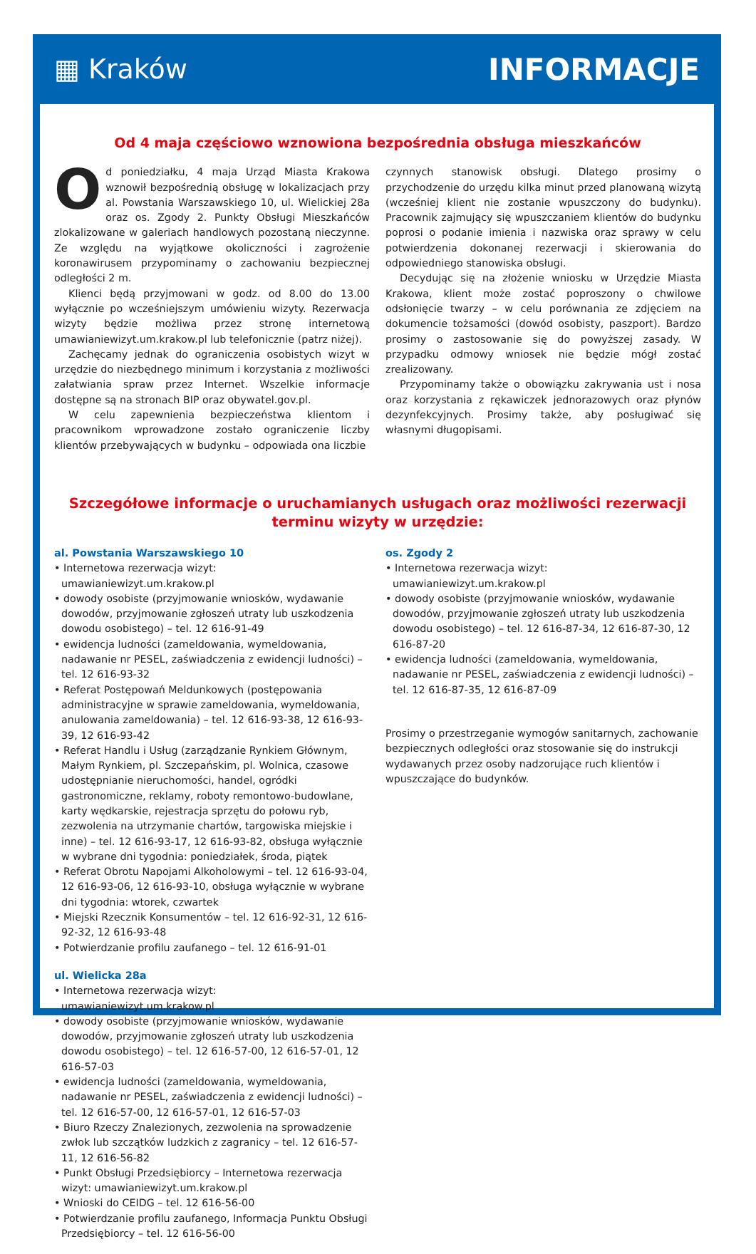▦ Kraków INFORMACJE
Od 4 maja częściowo wznowiona bezpośrednia obsługa mieszkańców
Od poniedziałku, 4 maja Urząd Miasta Krakowa wznowił bezpośrednią obsługę w lokalizacjach przy al. Powstania Warszawskiego 10, ul. Wielickiej 28a oraz os. Zgody 2. Punkty Obsługi Mieszkańców zlokalizowane w galeriach handlowych pozostaną nieczynne. Ze względu na wyjątkowe okoliczności i zagrożenie koronawirusem przypominamy o zachowaniu bezpiecznej odległości 2 m.
Klienci będą przyjmowani w godz. od 8.00 do 13.00 wyłącznie po wcześniejszym umówieniu wizyty. Rezerwacja wizyty będzie możliwa przez stronę internetową umawianiewizyt.um.krakow.pl lub telefonicznie (patrz niżej).
Zachęcamy jednak do ograniczenia osobistych wizyt w urzędzie do niezbędnego minimum i korzystania z możliwości załatwiania spraw przez Internet. Wszelkie informacje dostępne są na stronach BIP oraz obywatel.gov.pl.
W celu zapewnienia bezpieczeństwa klientom i pracownikom wprowadzone zostało ograniczenie liczby klientów przebywających w budynku – odpowiada ona liczbie
czynnych stanowisk obsługi. Dlatego prosimy o przychodzenie do urzędu kilka minut przed planowaną wizytą (wcześniej klient nie zostanie wpuszczony do budynku). Pracownik zajmujący się wpuszczaniem klientów do budynku poprosi o podanie imienia i nazwiska oraz sprawy w celu potwierdzenia dokonanej rezerwacji i skierowania do odpowiedniego stanowiska obsługi.
Decydując się na złożenie wniosku w Urzędzie Miasta Krakowa, klient może zostać poproszony o chwilowe odsłonięcie twarzy – w celu porównania ze zdjęciem na dokumencie tożsamości (dowód osobisty, paszport). Bardzo prosimy o zastosowanie się do powyższej zasady. W przypadku odmowy wniosek nie będzie mógł zostać zrealizowany.
Przypominamy także o obowiązku zakrywania ust i nosa oraz korzystania z rękawiczek jednorazowych oraz płynów dezynfekcyjnych. Prosimy także, aby posługiwać się własnymi długopisami.
Szczegółowe informacje o uruchamianych usługach oraz możliwości rezerwacji terminu wizyty w urzędzie:
al. Powstania Warszawskiego 10
• Internetowa rezerwacja wizyt: umawianiewizyt.um.krakow.pl
• dowody osobiste (przyjmowanie wniosków, wydawanie dowodów, przyjmowanie zgłoszeń utraty lub uszkodzenia dowodu osobistego) – tel. 12 616-91-49
• ewidencja ludności (zameldowania, wymeldowania, nadawanie nr PESEL, zaświadczenia z ewidencji ludności) – tel. 12 616-93-32
• Referat Postępowań Meldunkowych (postępowania administracyjne w sprawie zameldowania, wymeldowania, anulowania zameldowania) – tel. 12 616-93-38, 12 616-93-39, 12 616-93-42
• Referat Handlu i Usług (zarządzanie Rynkiem Głównym, Małym Rynkiem, pl. Szczepańskim, pl. Wolnica, czasowe udostępnianie nieruchomości, handel, ogródki gastronomiczne, reklamy, roboty remontowo-budowlane, karty wędkarskie, rejestracja sprzętu do połowu ryb, zezwolenia na utrzymanie chartów, targowiska miejskie i inne) – tel. 12 616-93-17, 12 616-93-82, obsługa wyłącznie w wybrane dni tygodnia: poniedziałek, środa, piątek
• Referat Obrotu Napojami Alkoholowymi – tel. 12 616-93-04, 12 616-93-06, 12 616-93-10, obsługa wyłącznie w wybrane dni tygodnia: wtorek, czwartek
• Miejski Rzecznik Konsumentów – tel. 12 616-92-31, 12 616-92-32, 12 616-93-48
• Potwierdzanie profilu zaufanego – tel. 12 616-91-01
ul. Wielicka 28a
• Internetowa rezerwacja wizyt: umawianiewizyt.um.krakow.pl
• dowody osobiste (przyjmowanie wniosków, wydawanie dowodów, przyjmowanie zgłoszeń utraty lub uszkodzenia dowodu osobistego) – tel. 12 616-57-00, 12 616-57-01, 12 616-57-03
• ewidencja ludności (zameldowania, wymeldowania, nadawanie nr PESEL, zaświadczenia z ewidencji ludności) – tel. 12 616-57-00, 12 616-57-01, 12 616-57-03
• Biuro Rzeczy Znalezionych, zezwolenia na sprowadzenie zwłok lub szczątków ludzkich z zagranicy – tel. 12 616-57-11, 12 616-56-82
• Punkt Obsługi Przedsiębiorcy – Internetowa rezerwacja wizyt: umawianiewizyt.um.krakow.pl
• Wnioski do CEIDG – tel. 12 616-56-00
• Potwierdzanie profilu zaufanego, Informacja Punktu Obsługi Przedsiębiorcy – tel. 12 616-56-00
os. Zgody 2
• Internetowa rezerwacja wizyt: umawianiewizyt.um.krakow.pl
• dowody osobiste (przyjmowanie wniosków, wydawanie dowodów, przyjmowanie zgłoszeń utraty lub uszkodzenia dowodu osobistego) – tel. 12 616-87-34, 12 616-87-30, 12 616-87-20
• ewidencja ludności (zameldowania, wymeldowania, nadawanie nr PESEL, zaświadczenia z ewidencji ludności) – tel. 12 616-87-35, 12 616-87-09
Prosimy o przestrzeganie wymogów sanitarnych, zachowanie bezpiecznych odległości oraz stosowanie się do instrukcji wydawanych przez osoby nadzorujące ruch klientów i wpuszczające do budynków.